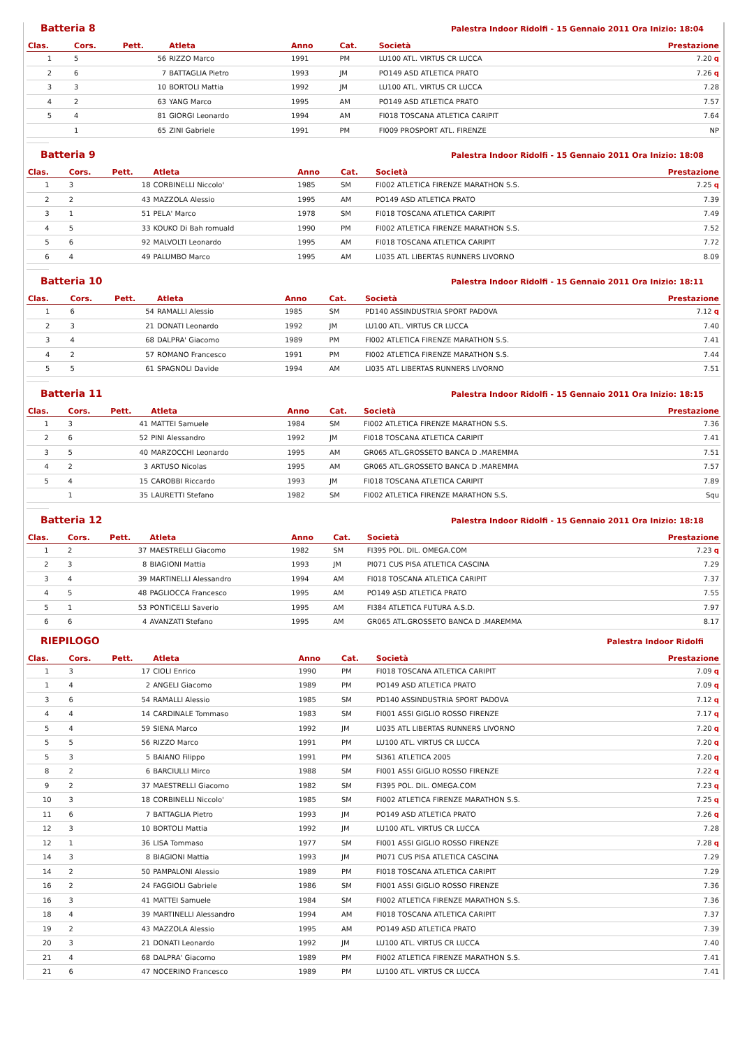Batteria 8
Palestra Indoor Ridolfi - 15 Gennaio 2011 Ora Inizio: 18:04
| Clas. | Cors. | Pett. | Atleta | Anno | Cat. | Società | Prestazione |
| --- | --- | --- | --- | --- | --- | --- | --- |
| 1 | 5 | 56 | RIZZO Marco | 1991 | PM | LU100 ATL. VIRTUS CR LUCCA | 7.20 q |
| 2 | 6 | 7 | BATTAGLIA Pietro | 1993 | JM | PO149 ASD ATLETICA PRATO | 7.26 q |
| 3 | 3 | 10 | BORTOLI Mattia | 1992 | JM | LU100 ATL. VIRTUS CR LUCCA | 7.28 |
| 4 | 2 | 63 | YANG Marco | 1995 | AM | PO149 ASD ATLETICA PRATO | 7.57 |
| 5 | 4 | 81 | GIORGI Leonardo | 1994 | AM | FI018 TOSCANA ATLETICA CARIPIT | 7.64 |
| | 1 | 65 | ZINI Gabriele | 1991 | PM | FI009 PROSPORT ATL. FIRENZE | NP |
Batteria 9
Palestra Indoor Ridolfi - 15 Gennaio 2011 Ora Inizio: 18:08
| Clas. | Cors. | Pett. | Atleta | Anno | Cat. | Società | Prestazione |
| --- | --- | --- | --- | --- | --- | --- | --- |
| 1 | 3 | 18 | CORBINELLI Niccolo' | 1985 | SM | FI002 ATLETICA FIRENZE MARATHON S.S. | 7.25 q |
| 2 | 2 | 43 | MAZZOLA Alessio | 1995 | AM | PO149 ASD ATLETICA PRATO | 7.39 |
| 3 | 1 | 51 | PELA' Marco | 1978 | SM | FI018 TOSCANA ATLETICA CARIPIT | 7.49 |
| 4 | 5 | 33 | KOUKO Di Bah romuald | 1990 | PM | FI002 ATLETICA FIRENZE MARATHON S.S. | 7.52 |
| 5 | 6 | 92 | MALVOLTI Leonardo | 1995 | AM | FI018 TOSCANA ATLETICA CARIPIT | 7.72 |
| 6 | 4 | 49 | PALUMBO Marco | 1995 | AM | LI035 ATL LIBERTAS RUNNERS LIVORNO | 8.09 |
Batteria 10
Palestra Indoor Ridolfi - 15 Gennaio 2011 Ora Inizio: 18:11
| Clas. | Cors. | Pett. | Atleta | Anno | Cat. | Società | Prestazione |
| --- | --- | --- | --- | --- | --- | --- | --- |
| 1 | 6 | 54 | RAMALLI Alessio | 1985 | SM | PD140 ASSINDUSTRIA SPORT PADOVA | 7.12 q |
| 2 | 3 | 21 | DONATI Leonardo | 1992 | JM | LU100 ATL. VIRTUS CR LUCCA | 7.40 |
| 3 | 4 | 68 | DALPRA' Giacomo | 1989 | PM | FI002 ATLETICA FIRENZE MARATHON S.S. | 7.41 |
| 4 | 2 | 57 | ROMANO Francesco | 1991 | PM | FI002 ATLETICA FIRENZE MARATHON S.S. | 7.44 |
| 5 | 5 | 61 | SPAGNOLI Davide | 1994 | AM | LI035 ATL LIBERTAS RUNNERS LIVORNO | 7.51 |
Batteria 11
Palestra Indoor Ridolfi - 15 Gennaio 2011 Ora Inizio: 18:15
| Clas. | Cors. | Pett. | Atleta | Anno | Cat. | Società | Prestazione |
| --- | --- | --- | --- | --- | --- | --- | --- |
| 1 | 3 | 41 | MATTEI Samuele | 1984 | SM | FI002 ATLETICA FIRENZE MARATHON S.S. | 7.36 |
| 2 | 6 | 52 | PINI Alessandro | 1992 | JM | FI018 TOSCANA ATLETICA CARIPIT | 7.41 |
| 3 | 5 | 40 | MARZOCCHI Leonardo | 1995 | AM | GR065 ATL.GROSSETO BANCA D .MAREMMA | 7.51 |
| 4 | 2 | 3 | ARTUSO Nicolas | 1995 | AM | GR065 ATL.GROSSETO BANCA D .MAREMMA | 7.57 |
| 5 | 4 | 15 | CAROBBI Riccardo | 1993 | JM | FI018 TOSCANA ATLETICA CARIPIT | 7.89 |
| | 1 | 35 | LAURETTI Stefano | 1982 | SM | FI002 ATLETICA FIRENZE MARATHON S.S. | Squ |
Batteria 12
Palestra Indoor Ridolfi - 15 Gennaio 2011 Ora Inizio: 18:18
| Clas. | Cors. | Pett. | Atleta | Anno | Cat. | Società | Prestazione |
| --- | --- | --- | --- | --- | --- | --- | --- |
| 1 | 2 | 37 | MAESTRELLI Giacomo | 1982 | SM | FI395 POL. DIL. OMEGA.COM | 7.23 q |
| 2 | 3 | 8 | BIAGIONI Mattia | 1993 | JM | PI071 CUS PISA ATLETICA CASCINA | 7.29 |
| 3 | 4 | 39 | MARTINELLI Alessandro | 1994 | AM | FI018 TOSCANA ATLETICA CARIPIT | 7.37 |
| 4 | 5 | 48 | PAGLIOCCA Francesco | 1995 | AM | PO149 ASD ATLETICA PRATO | 7.55 |
| 5 | 1 | 53 | PONTICELLI Saverio | 1995 | AM | FI384 ATLETICA FUTURA A.S.D. | 7.97 |
| 6 | 6 | 4 | AVANZATI Stefano | 1995 | AM | GR065 ATL.GROSSETO BANCA D .MAREMMA | 8.17 |
RIEPILOGO
Palestra Indoor Ridolfi
| Clas. | Cors. | Pett. | Atleta | Anno | Cat. | Società | Prestazione |
| --- | --- | --- | --- | --- | --- | --- | --- |
| 1 | 3 | 17 | CIOLI Enrico | 1990 | PM | FI018 TOSCANA ATLETICA CARIPIT | 7.09 q |
| 1 | 4 | 2 | ANGELI Giacomo | 1989 | PM | PO149 ASD ATLETICA PRATO | 7.09 q |
| 3 | 6 | 54 | RAMALLI Alessio | 1985 | SM | PD140 ASSINDUSTRIA SPORT PADOVA | 7.12 q |
| 4 | 4 | 14 | CARDINALE Tommaso | 1983 | SM | FI001 ASSI GIGLIO ROSSO FIRENZE | 7.17 q |
| 5 | 4 | 59 | SIENA Marco | 1992 | JM | LI035 ATL LIBERTAS RUNNERS LIVORNO | 7.20 q |
| 5 | 5 | 56 | RIZZO Marco | 1991 | PM | LU100 ATL. VIRTUS CR LUCCA | 7.20 q |
| 5 | 3 | 5 | BAIANO Filippo | 1991 | PM | SI361 ATLETICA 2005 | 7.20 q |
| 8 | 2 | 6 | BARCIULLI Mirco | 1988 | SM | FI001 ASSI GIGLIO ROSSO FIRENZE | 7.22 q |
| 9 | 2 | 37 | MAESTRELLI Giacomo | 1982 | SM | FI395 POL. DIL. OMEGA.COM | 7.23 q |
| 10 | 3 | 18 | CORBINELLI Niccolo' | 1985 | SM | FI002 ATLETICA FIRENZE MARATHON S.S. | 7.25 q |
| 11 | 6 | 7 | BATTAGLIA Pietro | 1993 | JM | PO149 ASD ATLETICA PRATO | 7.26 q |
| 12 | 3 | 10 | BORTOLI Mattia | 1992 | JM | LU100 ATL. VIRTUS CR LUCCA | 7.28 |
| 12 | 1 | 36 | LISA Tommaso | 1977 | SM | FI001 ASSI GIGLIO ROSSO FIRENZE | 7.28 q |
| 14 | 3 | 8 | BIAGIONI Mattia | 1993 | JM | PI071 CUS PISA ATLETICA CASCINA | 7.29 |
| 14 | 2 | 50 | PAMPALONI Alessio | 1989 | PM | FI018 TOSCANA ATLETICA CARIPIT | 7.29 |
| 16 | 2 | 24 | FAGGIOLI Gabriele | 1986 | SM | FI001 ASSI GIGLIO ROSSO FIRENZE | 7.36 |
| 16 | 3 | 41 | MATTEI Samuele | 1984 | SM | FI002 ATLETICA FIRENZE MARATHON S.S. | 7.36 |
| 18 | 4 | 39 | MARTINELLI Alessandro | 1994 | AM | FI018 TOSCANA ATLETICA CARIPIT | 7.37 |
| 19 | 2 | 43 | MAZZOLA Alessio | 1995 | AM | PO149 ASD ATLETICA PRATO | 7.39 |
| 20 | 3 | 21 | DONATI Leonardo | 1992 | JM | LU100 ATL. VIRTUS CR LUCCA | 7.40 |
| 21 | 4 | 68 | DALPRA' Giacomo | 1989 | PM | FI002 ATLETICA FIRENZE MARATHON S.S. | 7.41 |
| 21 | 6 | 47 | NOCERINO Francesco | 1989 | PM | LU100 ATL. VIRTUS CR LUCCA | 7.41 |